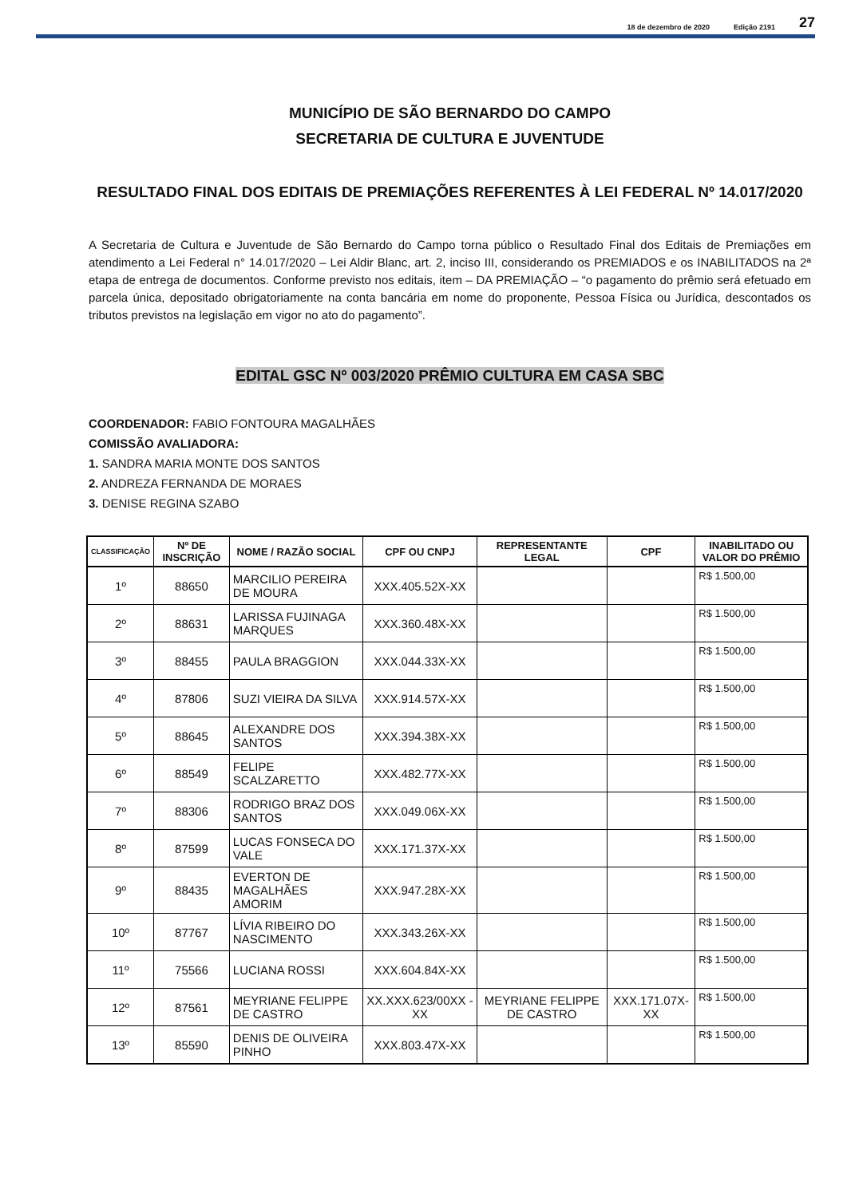18 de dezembro de 2020 Edição 2191 27
MUNICÍPIO DE SÃO BERNARDO DO CAMPO
SECRETARIA DE CULTURA E JUVENTUDE
RESULTADO FINAL DOS EDITAIS DE PREMIAÇÕES REFERENTES À LEI FEDERAL Nº 14.017/2020
A Secretaria de Cultura e Juventude de São Bernardo do Campo torna público o Resultado Final dos Editais de Premiações em atendimento a Lei Federal n° 14.017/2020 – Lei Aldir Blanc, art. 2, inciso III, considerando os PREMIADOS e os INABILITADOS na 2ª etapa de entrega de documentos. Conforme previsto nos editais, item – DA PREMIAÇÃO – “o pagamento do prêmio será efetuado em parcela única, depositado obrigatoriamente na conta bancária em nome do proponente, Pessoa Física ou Jurídica, descontados os tributos previstos na legislação em vigor no ato do pagamento”.
EDITAL GSC Nº 003/2020 PRÊMIO CULTURA EM CASA SBC
COORDENADOR: FABIO FONTOURA MAGALHÃES
COMISSÃO AVALIADORA:
1. SANDRA MARIA MONTE DOS SANTOS
2. ANDREZA FERNANDA DE MORAES
3. DENISE REGINA SZABO
| CLASSIFICAÇÃO | Nº DE INSCRIÇÃO | NOME / RAZÃO SOCIAL | CPF OU CNPJ | REPRESENTANTE LEGAL | CPF | INABILITADO OU VALOR DO PRÊMIO |
| --- | --- | --- | --- | --- | --- | --- |
| 1º | 88650 | MARCILIO PEREIRA DE MOURA | XXX.405.52X-XX | | | R$ 1.500,00 |
| 2º | 88631 | LARISSA FUJINAGA MARQUES | XXX.360.48X-XX | | | R$ 1.500,00 |
| 3º | 88455 | PAULA BRAGGION | XXX.044.33X-XX | | | R$ 1.500,00 |
| 4º | 87806 | SUZI VIEIRA DA SILVA | XXX.914.57X-XX | | | R$ 1.500,00 |
| 5º | 88645 | ALEXANDRE DOS SANTOS | XXX.394.38X-XX | | | R$ 1.500,00 |
| 6º | 88549 | FELIPE SCALZARETTO | XXX.482.77X-XX | | | R$ 1.500,00 |
| 7º | 88306 | RODRIGO BRAZ DOS SANTOS | XXX.049.06X-XX | | | R$ 1.500,00 |
| 8º | 87599 | LUCAS FONSECA DO VALE | XXX.171.37X-XX | | | R$ 1.500,00 |
| 9º | 88435 | EVERTON DE MAGALHÃES AMORIM | XXX.947.28X-XX | | | R$ 1.500,00 |
| 10º | 87767 | LÍVIA RIBEIRO DO NASCIMENTO | XXX.343.26X-XX | | | R$ 1.500,00 |
| 11º | 75566 | LUCIANA ROSSI | XXX.604.84X-XX | | | R$ 1.500,00 |
| 12º | 87561 | MEYRIANE FELIPPE DE CASTRO | XX.XXX.623/00XX -XX | MEYRIANE FELIPPE DE CASTRO | XXX.171.07X-XX | R$ 1.500,00 |
| 13º | 85590 | DENIS DE OLIVEIRA PINHO | XXX.803.47X-XX | | | R$ 1.500,00 |